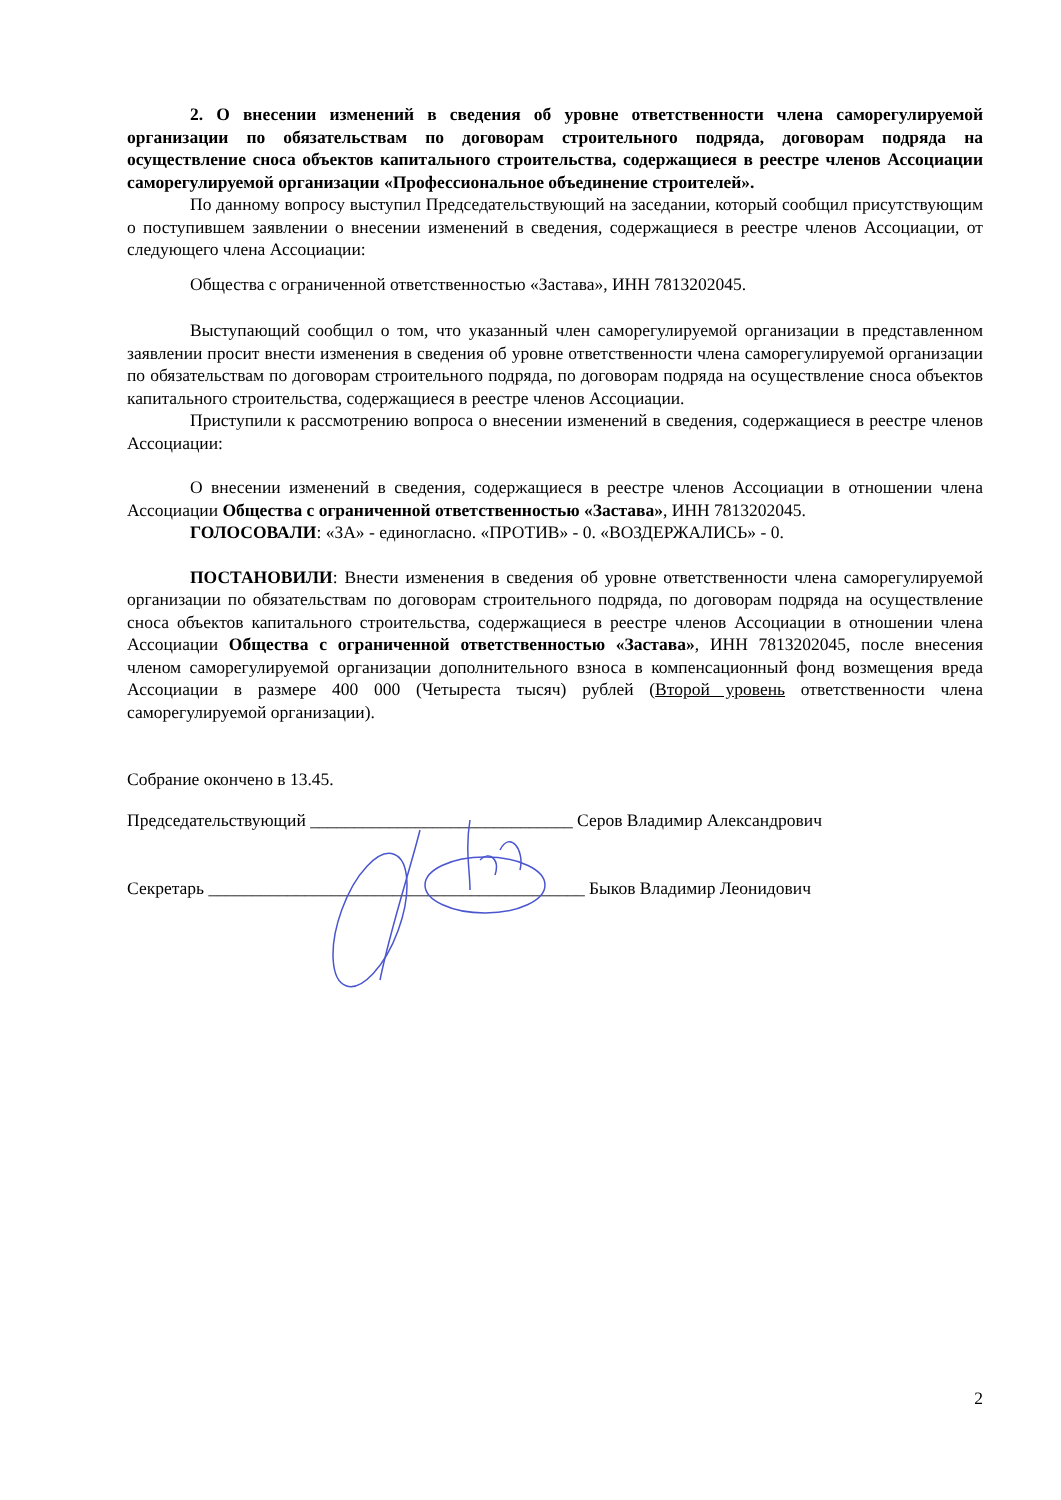2. О внесении изменений в сведения об уровне ответственности члена саморегулируемой организации по обязательствам по договорам строительного подряда, договорам подряда на осуществление сноса объектов капитального строительства, содержащиеся в реестре членов Ассоциации саморегулируемой организации «Профессиональное объединение строителей».
По данному вопросу выступил Председательствующий на заседании, который сообщил присутствующим о поступившем заявлении о внесении изменений в сведения, содержащиеся в реестре членов Ассоциации, от следующего члена Ассоциации:
Общества с ограниченной ответственностью «Застава», ИНН 7813202045.
Выступающий сообщил о том, что указанный член саморегулируемой организации в представленном заявлении просит внести изменения в сведения об уровне ответственности члена саморегулируемой организации по обязательствам по договорам строительного подряда, по договорам подряда на осуществление сноса объектов капитального строительства, содержащиеся в реестре членов Ассоциации.
Приступили к рассмотрению вопроса о внесении изменений в сведения, содержащиеся в реестре членов Ассоциации:
О внесении изменений в сведения, содержащиеся в реестре членов Ассоциации в отношении члена Ассоциации Общества с ограниченной ответственностью «Застава», ИНН 7813202045.
ГОЛОСОВАЛИ: «ЗА» - единогласно. «ПРОТИВ» - 0. «ВОЗДЕРЖАЛИСЬ» - 0.
ПОСТАНОВИЛИ: Внести изменения в сведения об уровне ответственности члена саморегулируемой организации по обязательствам по договорам строительного подряда, по договорам подряда на осуществление сноса объектов капитального строительства, содержащиеся в реестре членов Ассоциации в отношении члена Ассоциации Общества с ограниченной ответственностью «Застава», ИНН 7813202045, после внесения членом саморегулируемой организации дополнительного взноса в компенсационный фонд возмещения вреда Ассоциации в размере 400 000 (Четыреста тысяч) рублей (Второй уровень ответственности члена саморегулируемой организации).
Собрание окончено в 13.45.
Председательствующий ______________________________ Серов Владимир Александрович
Секретарь ___________________________________________ Быков Владимир Леонидович
2